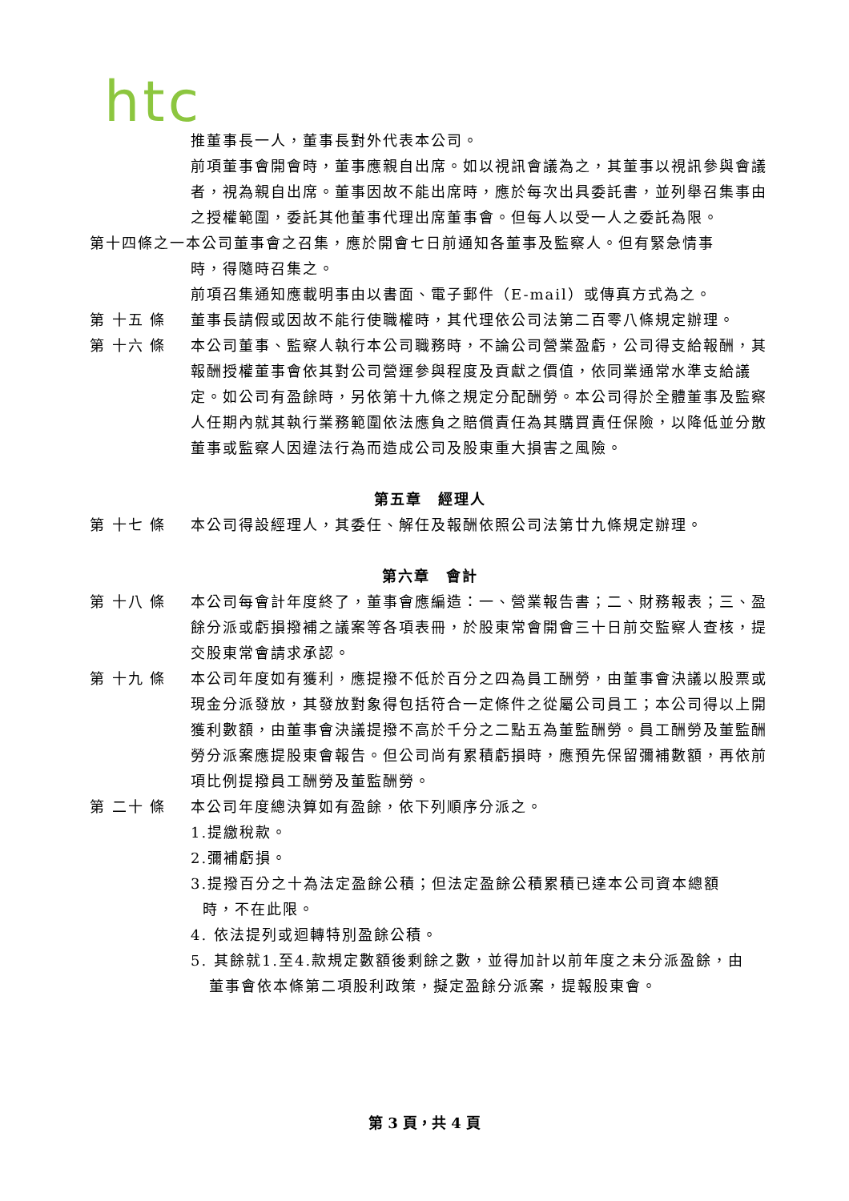htc
推董事長一人，董事長對外代表本公司。
前項董事會開會時，董事應親自出席。如以視訊會議為之，其董事以視訊參與會議者，視為親自出席。董事因故不能出席時，應於每次出具委託書，並列舉召集事由之授權範圍，委託其他董事代理出席董事會。但每人以受一人之委託為限。
第十四條之一本公司董事會之召集，應於開會七日前通知各董事及監察人。但有緊急情事
時，得隨時召集之。
前項召集通知應載明事由以書面、電子郵件（E-mail）或傳真方式為之。
第 十五 條 董事長請假或因故不能行使職權時，其代理依公司法第二百零八條規定辦理。
第 十六 條 本公司董事、監察人執行本公司職務時，不論公司營業盈虧，公司得支給報酬，其報酬授權董事會依其對公司營運參與程度及貢獻之價值，依同業通常水準支給議定。如公司有盈餘時，另依第十九條之規定分配酬勞。本公司得於全體董事及監察人任期內就其執行業務範圍依法應負之賠償責任為其購買責任保險，以降低並分散董事或監察人因違法行為而造成公司及股東重大損害之風險。
第五章　經理人
第 十七 條 本公司得設經理人，其委任、解任及報酬依照公司法第廿九條規定辦理。
第六章　會計
第 十八 條 本公司每會計年度終了，董事會應編造：一、營業報告書；二、財務報表；三、盈餘分派或虧損撥補之議案等各項表冊，於股東常會開會三十日前交監察人查核，提交股東常會請求承認。
第 十九 條 本公司年度如有獲利，應提撥不低於百分之四為員工酬勞，由董事會決議以股票或現金分派發放，其發放對象得包括符合一定條件之從屬公司員工；本公司得以上開獲利數額，由董事會決議提撥不高於千分之二點五為董監酬勞。員工酬勞及董監酬勞分派案應提股東會報告。但公司尚有累積虧損時，應預先保留彌補數額，再依前項比例提撥員工酬勞及董監酬勞。
第 二十 條 本公司年度總決算如有盈餘，依下列順序分派之。
1.提繳稅款。
2.彌補虧損。
3.提撥百分之十為法定盈餘公積；但法定盈餘公積累積已達本公司資本總額
時，不在此限。
4. 依法提列或迴轉特別盈餘公積。
5. 其餘就1.至4.款規定數額後剩餘之數，並得加計以前年度之未分派盈餘，由
董事會依本條第二項股利政策，擬定盈餘分派案，提報股東會。
第 3 頁，共 4 頁